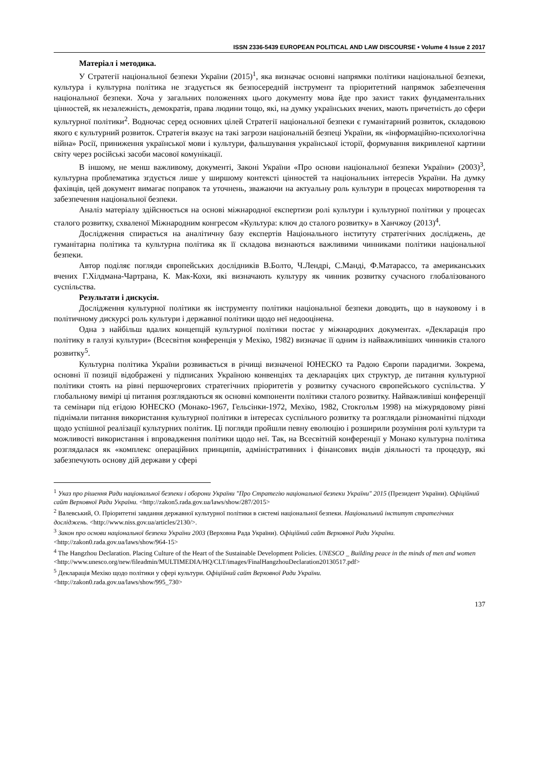ISSN 2336-5439 EUROPEAN POLITICAL AND LAW DISCOURSE • Volume 4 Issue 2 2017
Матеріал і методика.
У Стратегії національної безпеки України (2015)<sup>1</sup>, яка визначає основні напрямки політики національної безпеки, культура і культурна політика не згадується як безпосередній інструмент та пріоритетний напрямок забезпечення національної безпеки. Хоча у загальних положеннях цього документу мова йде про захист таких фундаментальних цінностей, як незалежність, демократія, права людини тощо, які, на думку українських вчених, мають причетність до сфери культурної політики<sup>2</sup>. Водночас серед основних цілей Стратегії національної безпеки є гуманітарний розвиток, складовою якого є культурний розвиток. Стратегія вказує на такі загрози національній безпеці України, як «інформаційно-психологічна війна» Росії, приниження української мови і культури, фальшування української історії, формування викривленої картини світу через російські засоби масової комунікації.
В іншому, не менш важливому, документі, Законі України «Про основи національної безпеки України» (2003)<sup>3</sup>, культурна проблематика згдується лише у ширшому контексті цінностей та національних інтересів України. На думку фахівців, цей документ вимагає поправок та уточнень, зважаючи на актуальну роль культури в процесах миротворення та забезпечення національної безпеки.
Аналіз матеріалу здійснюється на основі міжнародної експертизи ролі культури і культурної політики у процесах сталого розвитку, схваленої Міжнародним конгресом «Культура: ключ до сталого розвитку» в Ханчжоу (2013)<sup>4</sup>.
Дослідження спирається на аналітичну базу експертів Національного інституту стратегічних досліджень, де гуманітарна політика та культурна політика як її складова визнаються важливими чинниками політики національної безпеки.
Автор поділяє погляди європейських дослідників В.Болто, Ч.Лендрі, С.Манді, Ф.Матарассо, та американських вчених Г.Хілдмана-Чартрана, К. Мак-Кохи, які визначають культуру як чинник розвитку сучасного глобалізованого суспільства.
Результати і дискусія.
Дослідження культурної політики як інструменту політики національної безпеки доводить, що в науковому і в політичному дискурсі роль культури і державної політики щодо неї недооцінена.
Одна з найбільш вдалих концепцій культурної політики постає у міжнародних документах. «Декларація про політику в галузі культури» (Всесвітня конференція у Мехіко, 1982) визначає її одним із найважливіших чинників сталого розвитку<sup>5</sup>.
Культурна політика України розвивається в річищі визначеної ЮНЕСКО та Радою Європи парадигми. Зокрема, основні її позиції відображені у підписаних Україною конвенціях та деклараціях цих структур, де питання культурної політики стоять на рівні першочергових стратегічних пріоритетів у розвитку сучасного європейського суспільства. У глобальному вимірі ці питання розглядаються як основні компоненти політики сталого розвитку. Найважливіші конференції та семінари під егідою ЮНЕСКО (Монако-1967, Гельсінки-1972, Мехіко, 1982, Стокгольм 1998) на міжурядовому рівні піднімали питання використання культурної політики в інтересах суспільного розвитку та розглядали різноманітні підходи щодо успішної реалізації культурних політик. Ці погляди пройшли певну еволюцію і розширили розуміння ролі культури та можливості використання і впровадження політики щодо неї. Так, на Всесвітній конференції у Монако культурна політика розглядалася як «комплекс операційних принципів, адміністративних і фінансових видів діяльності та процедур, які забезпечують основу дій держави у сфері
<sup>1</sup> Указ про рішення Ради національної безпеки і оборони України "Про Стратегію національної безпеки України" 2015 (Президент України). Офіційний сайт Верховної Ради України. <http://zakon5.rada.gov.ua/laws/show/287/2015>
<sup>2</sup> Валевський, О. Пріоритетні завдання державної культурної політики в системі національної безпеки. Національний інститут стратегічних досліджень. <http://www.niss.gov.ua/articles/2130/>.
<sup>3</sup> Закон про основи національної безпеки України 2003 (Верховна Рада України). Офіційний сайт Верховної Ради України. <http://zakon0.rada.gov.ua/laws/show/964-15>
<sup>4</sup> The Hangzhou Declaration. Placing Culture of the Heart of the Sustainable Development Policies. UNESCO _ Building peace in the minds of men and women
<http://www.unesco.org/new/fileadmin/MULTIMEDIA/HQ/CLT/images/FinalHangzhouDeclaration20130517.pdf>
<sup>5</sup> Декларація Мехіко щодо політики у сфері культури. Офіційний сайт Верховної Ради України.
<http://zakon0.rada.gov.ua/laws/show/995_730>
137